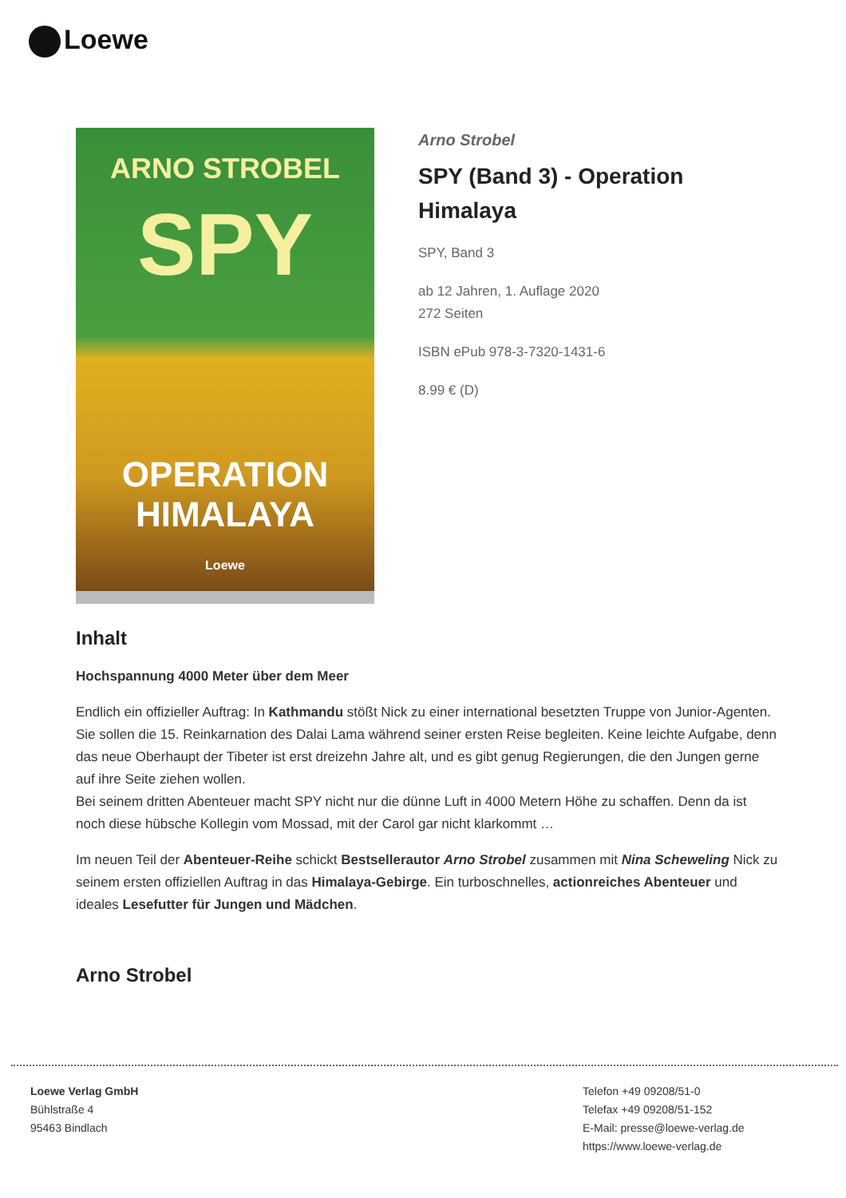Loewe
ARNO STROBEL
SPY
OPERATION
HIMALAYA
Loewe
Arno Strobel
SPY (Band 3) - Operation
Himalaya
SPY, Band 3
ab 12 Jahren, 1. Auflage 2020
272 Seiten
ISBN ePub 978-3-7320-1431-6
8.99 € (D)
Inhalt
Hochspannung 4000 Meter über dem Meer
Endlich ein offizieller Auftrag: In Kathmandu stößt Nick zu einer international besetzten Truppe von Junior-Agenten. Sie sollen die 15. Reinkarnation des Dalai Lama während seiner ersten Reise begleiten. Keine leichte Aufgabe, denn das neue Oberhaupt der Tibeter ist erst dreizehn Jahre alt, und es gibt genug Regierungen, die den Jungen gerne auf ihre Seite ziehen wollen.
Bei seinem dritten Abenteuer macht SPY nicht nur die dünne Luft in 4000 Metern Höhe zu schaffen. Denn da ist noch diese hübsche Kollegin vom Mossad, mit der Carol gar nicht klarkommt …
Im neuen Teil der Abenteuer-Reihe schickt Bestsellerautor Arno Strobel zusammen mit Nina Scheweling Nick zu seinem ersten offiziellen Auftrag in das Himalaya-Gebirge. Ein turboschnelles, actionreiches Abenteuer und ideales Lesefutter für Jungen und Mädchen.
Arno Strobel
Loewe Verlag GmbH
Bühlstraße 4
95463 Bindlach
Telefon +49 09208/51-0
Telefax +49 09208/51-152
E-Mail: presse@loewe-verlag.de
https://www.loewe-verlag.de